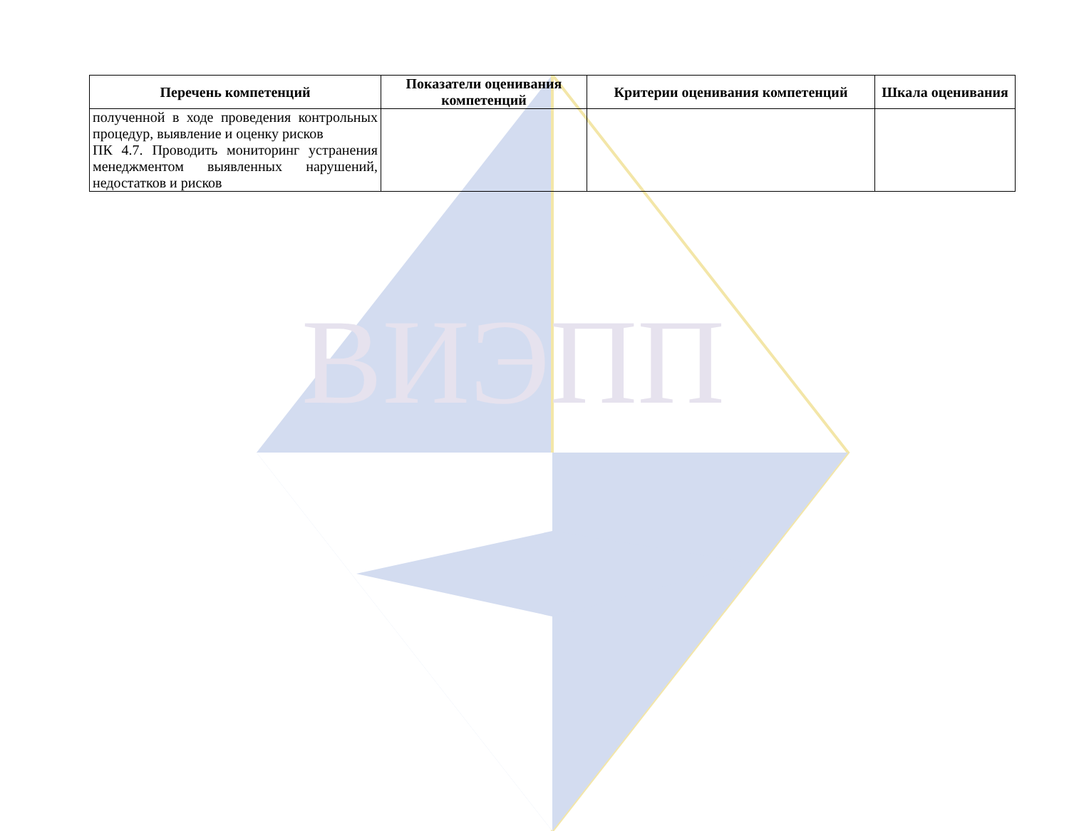ВИЭПП
| Перечень компетенций | Показатели оценивания компетенций | Критерии оценивания компетенций | Шкала оценивания |
| --- | --- | --- | --- |
| полученной в ходе проведения контрольных процедур, выявление и оценку рисков ПК 4.7. Проводить мониторинг устранения менеджментом выявленных нарушений, недостатков и рисков | | | |